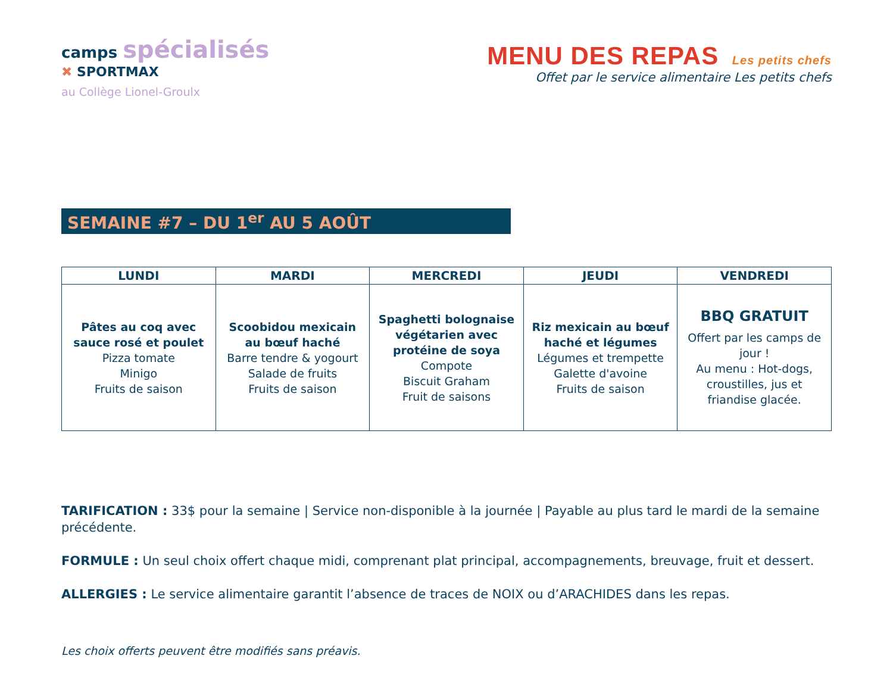camps spécialisés
✖ SPORTMAX
au Collège Lionel-Groulx
MENU DES REPAS Les petits chefs
Offet par le service alimentaire Les petits chefs
SEMAINE #7 – DU 1<sup>er</sup> AU 5 AOÛT
| LUNDI | MARDI | MERCREDI | JEUDI | VENDREDI |
| --- | --- | --- | --- | --- |
| Pâtes au coq avec sauce rosé et poulet Pizza tomate Minigo Fruits de saison | Scoobidou mexicain au bœuf haché Barre tendre & yogourt Salade de fruits Fruits de saison | Spaghetti bolognaise végétarien avec protéine de soya Compote Biscuit Graham Fruit de saisons | Riz mexicain au bœuf haché et légumes Légumes et trempette Galette d'avoine Fruits de saison | BBQ GRATUIT Offert par les camps de jour ! Au menu : Hot-dogs, croustilles, jus et friandise glacée. |
TARIFICATION : 33$ pour la semaine | Service non-disponible à la journée | Payable au plus tard le mardi de la semaine précédente.
FORMULE : Un seul choix offert chaque midi, comprenant plat principal, accompagnements, breuvage, fruit et dessert.
ALLERGIES : Le service alimentaire garantit l’absence de traces de NOIX ou d’ARACHIDES dans les repas.
Les choix offerts peuvent être modifiés sans préavis.